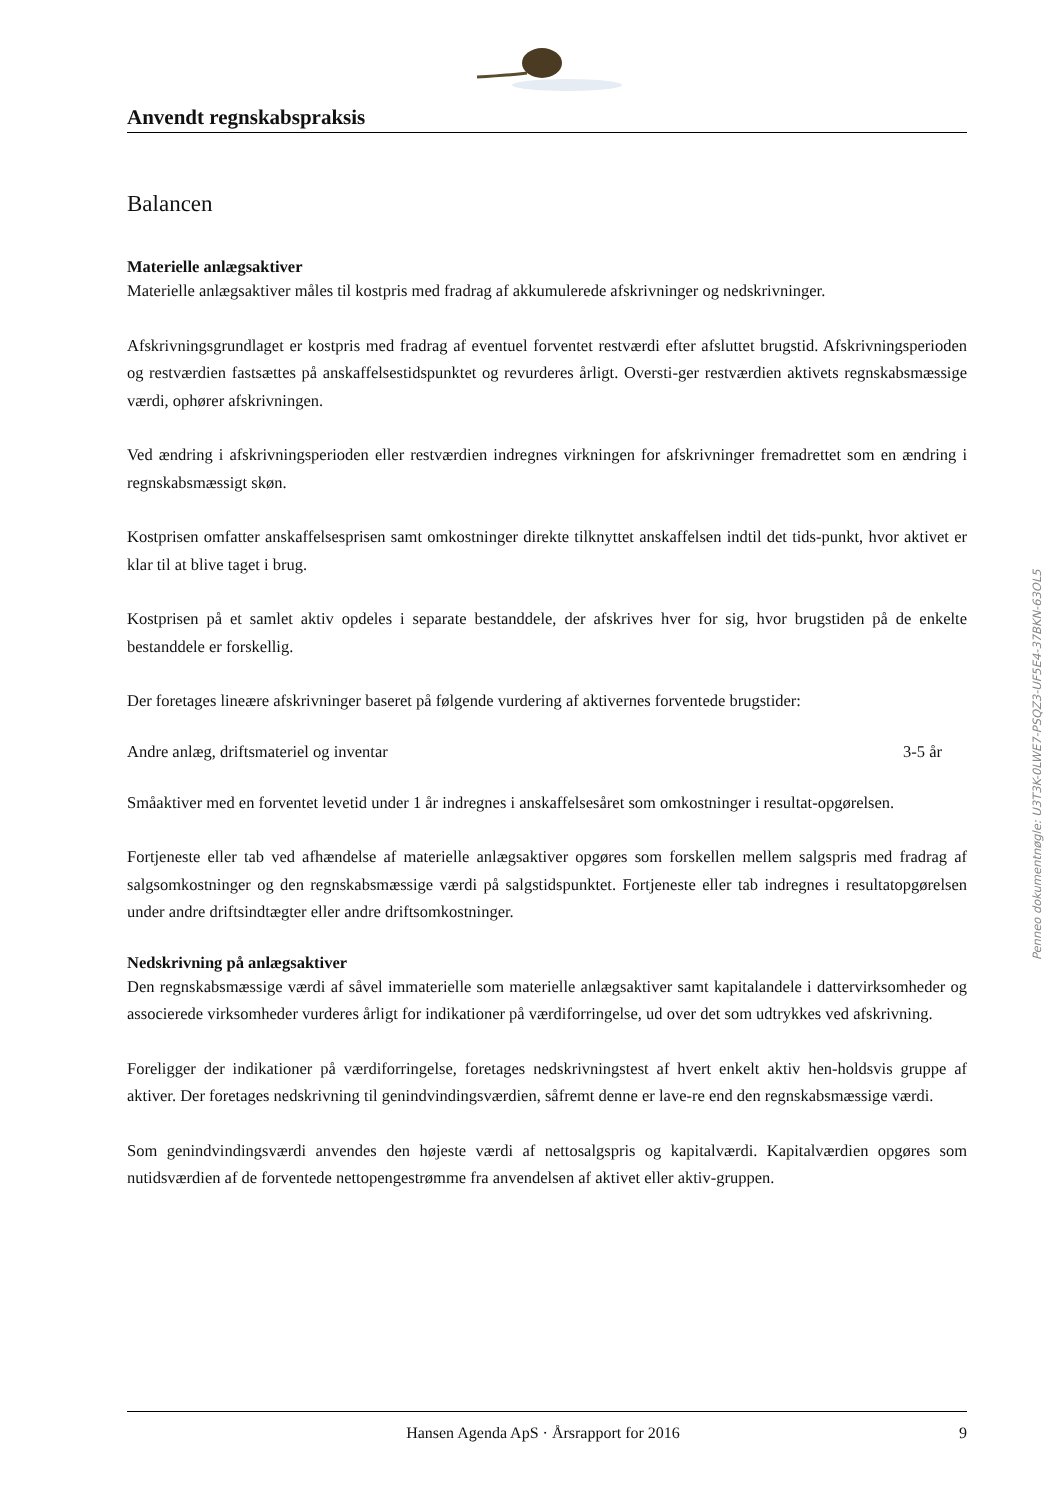Anvendt regnskabspraksis
Balancen
Materielle anlægsaktiver
Materielle anlægsaktiver måles til kostpris med fradrag af akkumulerede afskrivninger og nedskrivninger.
Afskrivningsgrundlaget er kostpris med fradrag af eventuel forventet restværdi efter afsluttet brugstid. Afskrivningsperioden og restværdien fastsættes på anskaffelsestidspunktet og revurderes årligt. Oversti-ger restværdien aktivets regnskabsmæssige værdi, ophører afskrivningen.
Ved ændring i afskrivningsperioden eller restværdien indregnes virkningen for afskrivninger fremadrettet som en ændring i regnskabsmæssigt skøn.
Kostprisen omfatter anskaffelsesprisen samt omkostninger direkte tilknyttet anskaffelsen indtil det tids-punkt, hvor aktivet er klar til at blive taget i brug.
Kostprisen på et samlet aktiv opdeles i separate bestanddele, der afskrives hver for sig, hvor brugstiden på de enkelte bestanddele er forskellig.
Der foretages lineære afskrivninger baseret på følgende vurdering af aktivernes forventede brugstider:
| Andre anlæg, driftsmateriel og inventar | 3-5 år |
Småaktiver med en forventet levetid under 1 år indregnes i anskaffelsesåret som omkostninger i resultat-opgørelsen.
Fortjeneste eller tab ved afhændelse af materielle anlægsaktiver opgøres som forskellen mellem salgspris med fradrag af salgsomkostninger og den regnskabsmæssige værdi på salgstidspunktet. Fortjeneste eller tab indregnes i resultatopgørelsen under andre driftsindtægter eller andre driftsomkostninger.
Nedskrivning på anlægsaktiver
Den regnskabsmæssige værdi af såvel immaterielle som materielle anlægsaktiver samt kapitalandele i dattervirksomheder og associerede virksomheder vurderes årligt for indikationer på værdiforringelse, ud over det som udtrykkes ved afskrivning.
Foreligger der indikationer på værdiforringelse, foretages nedskrivningstest af hvert enkelt aktiv hen-holdsvis gruppe af aktiver. Der foretages nedskrivning til genindvindingsværdien, såfremt denne er lave-re end den regnskabsmæssige værdi.
Som genindvindingsværdi anvendes den højeste værdi af nettosalgspris og kapitalværdi. Kapitalværdien opgøres som nutidsværdien af de forventede nettopengestrømme fra anvendelsen af aktivet eller aktiv-gruppen.
Penneo dokumentnøgle: U3T3K-0LWE7-PSQZ3-UF5E4-37BKN-63OL5
Hansen Agenda ApS · Årsrapport for 2016 9